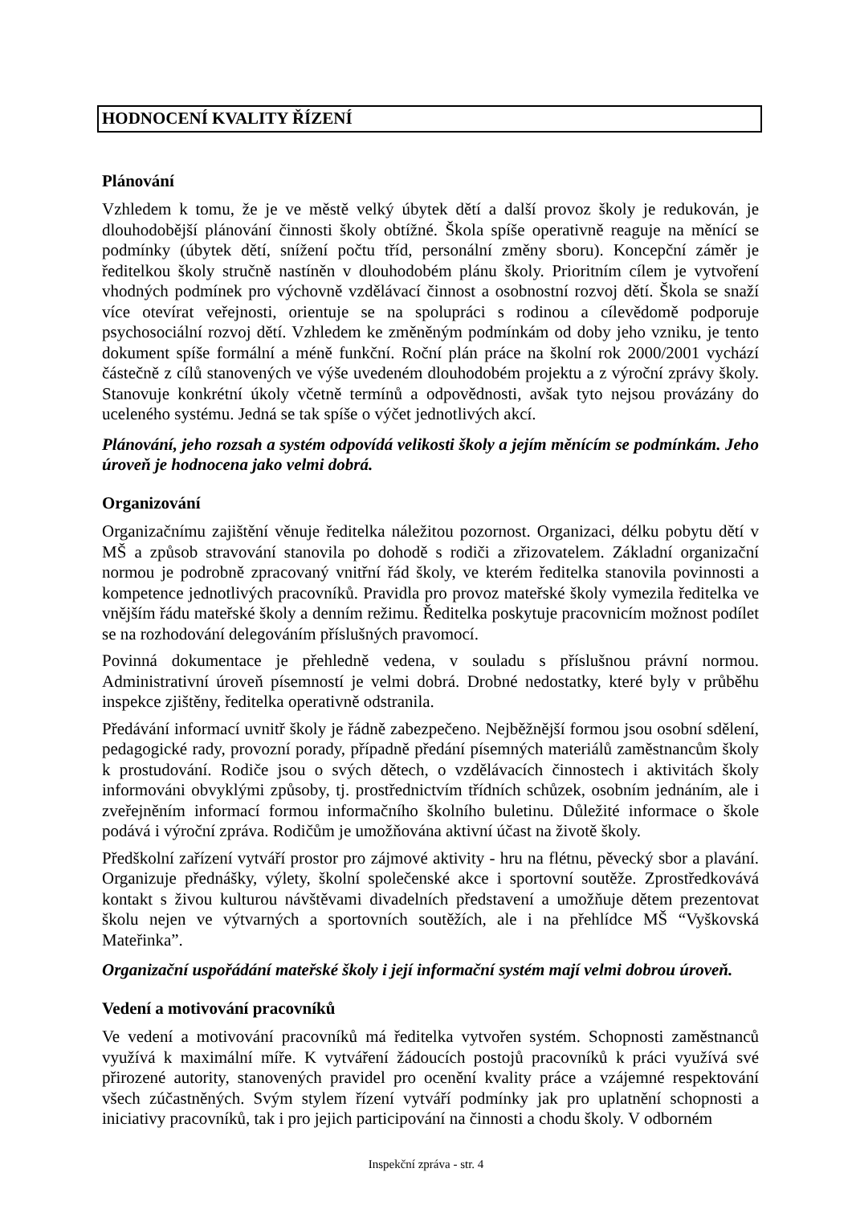HODNOCENÍ KVALITY ŘÍZENÍ
Plánování
Vzhledem k tomu, že je ve městě velký úbytek dětí a další provoz školy je redukován, je dlouhodobější plánování činnosti školy obtížné. Škola spíše operativně reaguje na měnící se podmínky (úbytek dětí, snížení počtu tříd, personální změny sboru). Koncepční záměr je ředitelkou školy stručně nastíněn v dlouhodobém plánu školy. Prioritním cílem je vytvoření vhodných podmínek pro výchovně vzdělávací činnost a osobnostní rozvoj dětí. Škola se snaží více otevírat veřejnosti, orientuje se na spolupráci s rodinou a cílevědomě podporuje psychosociální rozvoj dětí. Vzhledem ke změněným podmínkám od doby jeho vzniku, je tento dokument spíše formální a méně funkční. Roční plán práce na školní rok 2000/2001 vychází částečně z cílů stanovených ve výše uvedeném dlouhodobém projektu a z výroční zprávy školy. Stanovuje konkrétní úkoly včetně termínů a odpovědnosti, avšak tyto nejsou provázány do uceleného systému. Jedná se tak spíše o výčet jednotlivých akcí.
Plánování, jeho rozsah a systém odpovídá velikosti školy a jejím měnícím se podmínkám. Jeho úroveň je hodnocena jako velmi dobrá.
Organizování
Organizačnímu zajištění věnuje ředitelka náležitou pozornost. Organizaci, délku pobytu dětí v MŠ a způsob stravování stanovila po dohodě s rodiči a zřizovatelem. Základní organizační normou je podrobně zpracovaný vnitřní řád školy, ve kterém ředitelka stanovila povinnosti a kompetence jednotlivých pracovníků. Pravidla pro provoz mateřské školy vymezila ředitelka ve vnějším řádu mateřské školy a denním režimu. Ředitelka poskytuje pracovnicím možnost podílet se na rozhodování delegováním příslušných pravomocí.
Povinná dokumentace je přehledně vedena, v souladu s příslušnou právní normou. Administrativní úroveň písemností je velmi dobrá. Drobné nedostatky, které byly v průběhu inspekce zjištěny, ředitelka operativně odstranila.
Předávání informací uvnitř školy je řádně zabezpečeno. Nejběžnější formou jsou osobní sdělení, pedagogické rady, provozní porady, případně předání písemných materiálů zaměstnancům školy k prostudování. Rodiče jsou o svých dětech, o vzdělávacích činnostech i aktivitách školy informováni obvyklými způsoby, tj. prostřednictvím třídních schůzek, osobním jednáním, ale i zveřejněním informací formou informačního školního buletinu. Důležité informace o škole podává i výroční zpráva. Rodičům je umožňována aktivní účast na životě školy.
Předškolní zařízení vytváří prostor pro zájmové aktivity - hru na flétnu, pěvecký sbor a plavání. Organizuje přednášky, výlety, školní společenské akce i sportovní soutěže. Zprostředkovává kontakt s živou kulturou návštěvami divadelních představení a umožňuje dětem prezentovat školu nejen ve výtvarných a sportovních soutěžích, ale i na přehlídce MŠ “Vyškovská Mateřinka”.
Organizační uspořádání mateřské školy i její informační systém mají velmi dobrou úroveň.
Vedení a motivování pracovníků
Ve vedení a motivování pracovníků má ředitelka vytvořen systém. Schopnosti zaměstnanců využívá k maximální míře. K vytváření žádoucích postojů pracovníků k práci využívá své přirozené autority, stanovených pravidel pro ocenění kvality práce a vzájemné respektování všech zúčastněných. Svým stylem řízení vytváří podmínky jak pro uplatnění schopnosti a iniciativy pracovníků, tak i pro jejich participování na činnosti a chodu školy. V odborném
Inspekční zpráva - str. 4